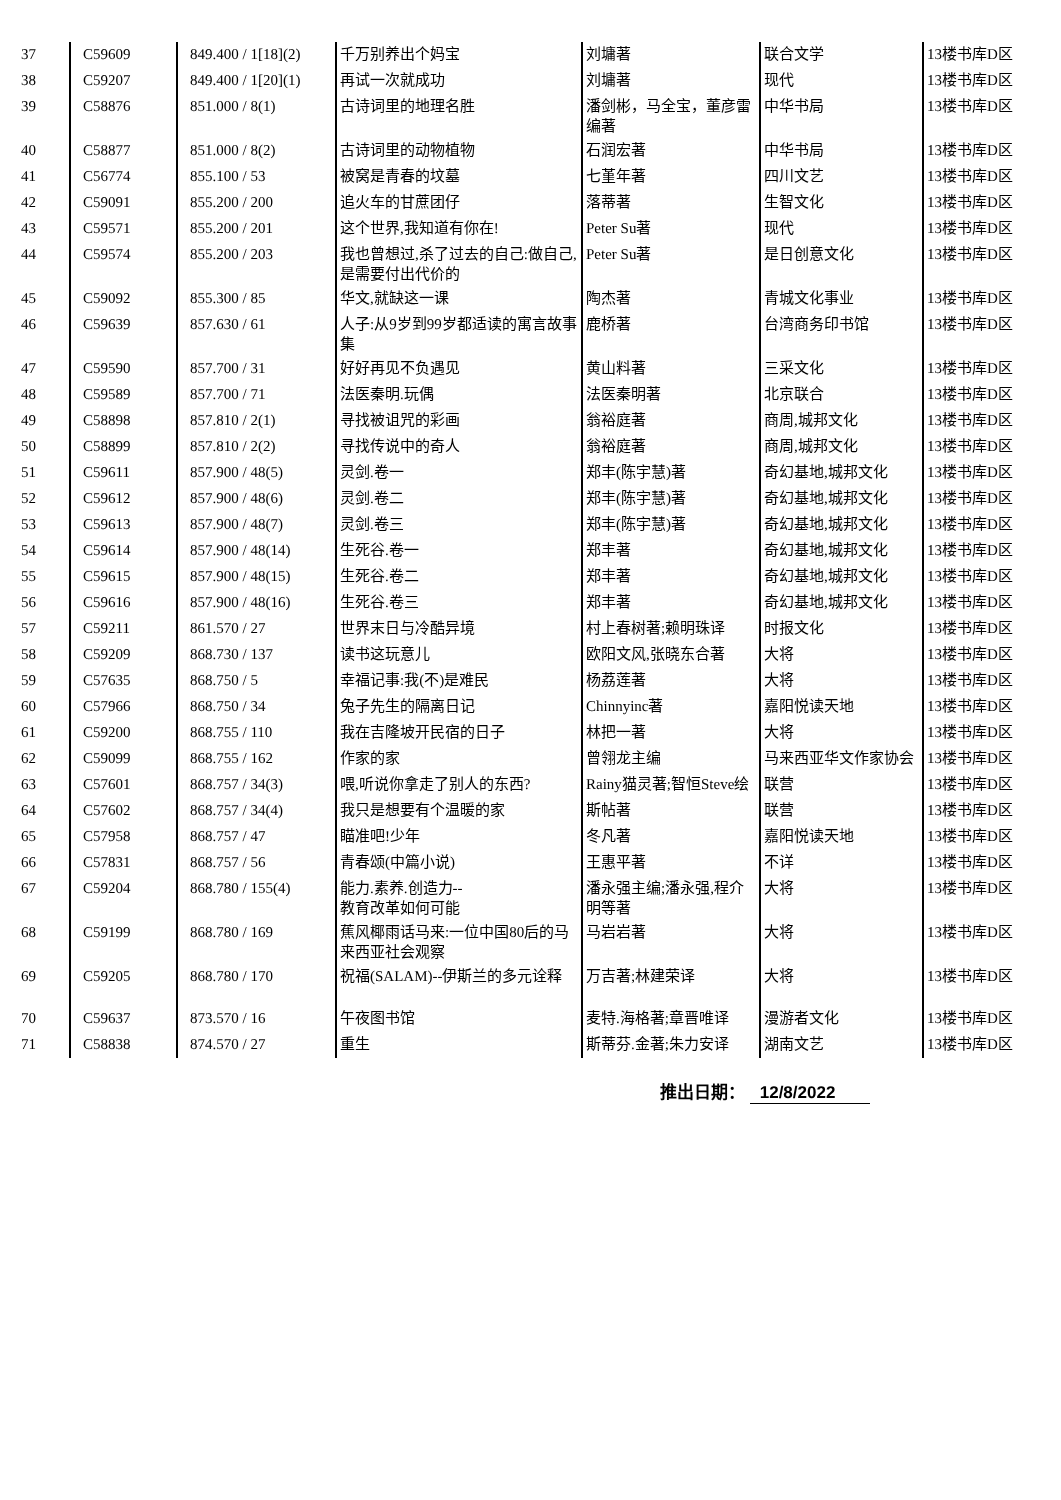| 37 | C59609 | 849.400 / 1[18](2) | 千万别养出个妈宝 | 刘墉著 | 联合文学 | 13楼书库D区 |
| 38 | C59207 | 849.400 / 1[20](1) | 再试一次就成功 | 刘墉著 | 现代 | 13楼书库D区 |
| 39 | C58876 | 851.000 / 8(1) | 古诗词里的地理名胜 | 潘剑彬，马全宝，董彦雷编著 | 中华书局 | 13楼书库D区 |
| 40 | C58877 | 851.000 / 8(2) | 古诗词里的动物植物 | 石润宏著 | 中华书局 | 13楼书库D区 |
| 41 | C56774 | 855.100 / 53 | 被窝是青春的坟墓 | 七堇年著 | 四川文艺 | 13楼书库D区 |
| 42 | C59091 | 855.200 / 200 | 追火车的甘蔗团仔 | 落蒂著 | 生智文化 | 13楼书库D区 |
| 43 | C59571 | 855.200 / 201 | 这个世界,我知道有你在! | Peter Su著 | 现代 | 13楼书库D区 |
| 44 | C59574 | 855.200 / 203 | 我也曾想过,杀了过去的自己:做自己,是需要付出代价的 | Peter Su著 | 是日创意文化 | 13楼书库D区 |
| 45 | C59092 | 855.300 / 85 | 华文,就缺这一课 | 陶杰著 | 青城文化事业 | 13楼书库D区 |
| 46 | C59639 | 857.630 / 61 | 人子:从9岁到99岁都适读的寓言故事集 | 鹿桥著 | 台湾商务印书馆 | 13楼书库D区 |
| 47 | C59590 | 857.700 / 31 | 好好再见不负遇见 | 黄山料著 | 三采文化 | 13楼书库D区 |
| 48 | C59589 | 857.700 / 71 | 法医秦明.玩偶 | 法医秦明著 | 北京联合 | 13楼书库D区 |
| 49 | C58898 | 857.810 / 2(1) | 寻找被诅咒的彩画 | 翁裕庭著 | 商周,城邦文化 | 13楼书库D区 |
| 50 | C58899 | 857.810 / 2(2) | 寻找传说中的奇人 | 翁裕庭著 | 商周,城邦文化 | 13楼书库D区 |
| 51 | C59611 | 857.900 / 48(5) | 灵剑.卷一 | 郑丰(陈宇慧)著 | 奇幻基地,城邦文化 | 13楼书库D区 |
| 52 | C59612 | 857.900 / 48(6) | 灵剑.卷二 | 郑丰(陈宇慧)著 | 奇幻基地,城邦文化 | 13楼书库D区 |
| 53 | C59613 | 857.900 / 48(7) | 灵剑.卷三 | 郑丰(陈宇慧)著 | 奇幻基地,城邦文化 | 13楼书库D区 |
| 54 | C59614 | 857.900 / 48(14) | 生死谷.卷一 | 郑丰著 | 奇幻基地,城邦文化 | 13楼书库D区 |
| 55 | C59615 | 857.900 / 48(15) | 生死谷.卷二 | 郑丰著 | 奇幻基地,城邦文化 | 13楼书库D区 |
| 56 | C59616 | 857.900 / 48(16) | 生死谷.卷三 | 郑丰著 | 奇幻基地,城邦文化 | 13楼书库D区 |
| 57 | C59211 | 861.570 / 27 | 世界末日与冷酷异境 | 村上春树著;赖明珠译 | 时报文化 | 13楼书库D区 |
| 58 | C59209 | 868.730 / 137 | 读书这玩意儿 | 欧阳文风,张晓东合著 | 大将 | 13楼书库D区 |
| 59 | C57635 | 868.750 / 5 | 幸福记事:我(不)是难民 | 杨荔莲著 | 大将 | 13楼书库D区 |
| 60 | C57966 | 868.750 / 34 | 兔子先生的隔离日记 | Chinnyinc著 | 嘉阳悦读天地 | 13楼书库D区 |
| 61 | C59200 | 868.755 / 110 | 我在吉隆坡开民宿的日子 | 林把一著 | 大将 | 13楼书库D区 |
| 62 | C59099 | 868.755 / 162 | 作家的家 | 曾翎龙主编 | 马来西亚华文作家协会 | 13楼书库D区 |
| 63 | C57601 | 868.757 / 34(3) | 喂,听说你拿走了别人的东西? | Rainy猫灵著;智恒Steve绘 | 联营 | 13楼书库D区 |
| 64 | C57602 | 868.757 / 34(4) | 我只是想要有个温暖的家 | 斯帖著 | 联营 | 13楼书库D区 |
| 65 | C57958 | 868.757 / 47 | 瞄准吧!少年 | 冬凡著 | 嘉阳悦读天地 | 13楼书库D区 |
| 66 | C57831 | 868.757 / 56 | 青春颂(中篇小说) | 王惠平著 | 不详 | 13楼书库D区 |
| 67 | C59204 | 868.780 / 155(4) | 能力.素养.创造力-- 教育改革如何可能 | 潘永强主编;潘永强,程介明等著 | 大将 | 13楼书库D区 |
| 68 | C59199 | 868.780 / 169 | 蕉风椰雨话马来:一位中国80后的马来西亚社会观察 | 马岩岩著 | 大将 | 13楼书库D区 |
| 69 | C59205 | 868.780 / 170 | 祝福(SALAM)--伊斯兰的多元诠释 | 万吉著;林建荣译 | 大将 | 13楼书库D区 |
| 70 | C59637 | 873.570 / 16 | 午夜图书馆 | 麦特.海格著;章晋唯译 | 漫游者文化 | 13楼书库D区 |
| 71 | C58838 | 874.570 / 27 | 重生 | 斯蒂芬.金著;朱力安译 | 湖南文艺 | 13楼书库D区 |
推出日期： 12/8/2022